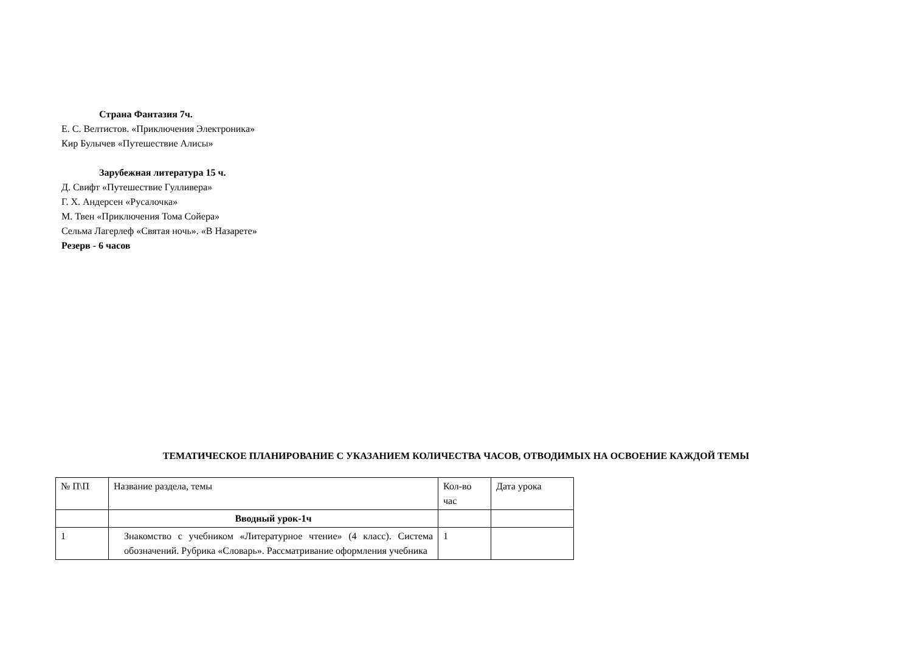Страна Фантазия 7ч.
Е. С. Велтистов. «Приключения Электроника»
Кир Булычев «Путешествие Алисы»
Зарубежная литература 15 ч.
Д. Свифт «Путешествие Гулливера»
Г. Х. Андерсен «Русалочка»
М. Твен «Приключения Тома Сойера»
Сельма Лагерлеф «Святая ночь». «В Назарете»
Резерв - 6 часов
ТЕМАТИЧЕСКОЕ ПЛАНИРОВАНИЕ С УКАЗАНИЕМ КОЛИЧЕСТВА ЧАСОВ, ОТВОДИМЫХ НА ОСВОЕНИЕ КАЖДОЙ ТЕМЫ
| № П\П | Название раздела, темы | Кол-во час | Дата урока |
| | Вводный урок-1ч | | |
| 1 | Знакомство с учебником «Литературное чтение» (4 класс). Система обозначений. Рубрика «Словарь». Рассматривание оформления учебника | 1 | |